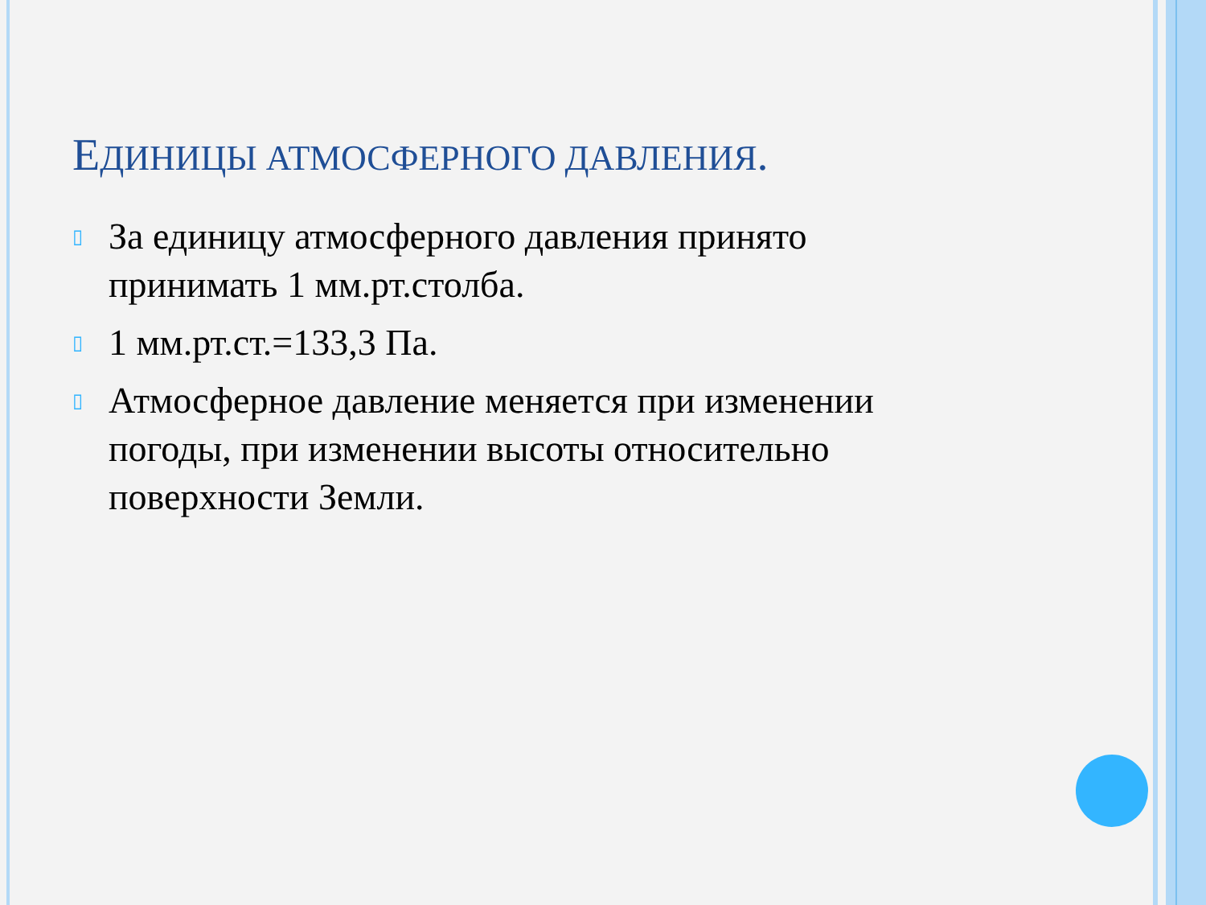ЕДИНИЦЫ АТМОСФЕРНОГО ДАВЛЕНИЯ.
▯ За единицу атмосферного давления принято принимать 1 мм.рт.столба.
▯ 1 мм.рт.ст.=133,3 Па.
▯ Атмосферное давление меняется при изменении погоды, при изменении высоты относительно поверхности Земли.